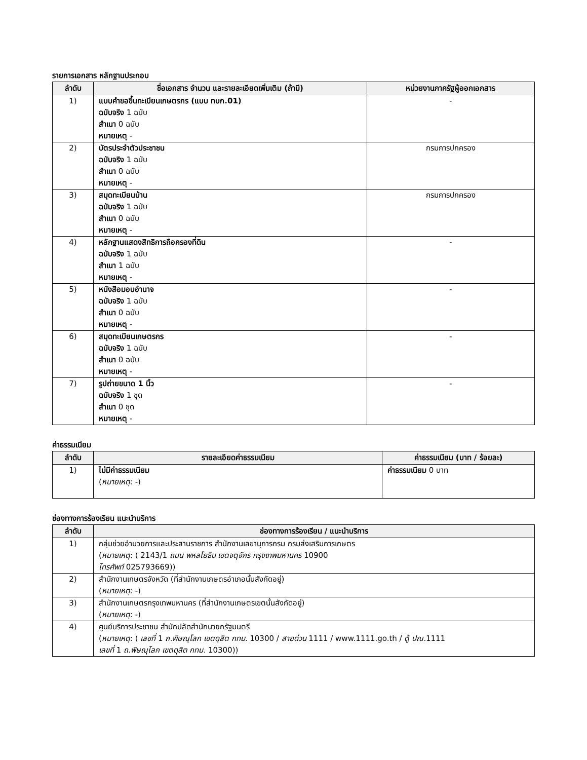รายการเอกสาร หลักฐานประกอบ
| ลำดับ | ชื่อเอกสาร จำนวน และรายละเอียดเพิ่มเติม (ถ้ามี) | หน่วยงานภาครัฐผู้ออกเอกสาร |
| --- | --- | --- |
| 1) | แบบคำขอขึ้นทะเบียนเกษตรกร (แบบ ทบก.01) ฉบับจริง 1 ฉบับ สำเนา 0 ฉบับ หมายเหตุ - | - |
| 2) | บัตรประจำตัวประชาชน ฉบับจริง 1 ฉบับ สำเนา 0 ฉบับ หมายเหตุ - | กรมการปกครอง |
| 3) | สมุดทะเบียนบ้าน ฉบับจริง 1 ฉบับ สำเนา 0 ฉบับ หมายเหตุ - | กรมการปกครอง |
| 4) | หลักฐานแสดงสิทธิการถือครองที่ดิน ฉบับจริง 1 ฉบับ สำเนา 1 ฉบับ หมายเหตุ - | - |
| 5) | หนังสือมอบอำนาจ ฉบับจริง 1 ฉบับ สำเนา 0 ฉบับ หมายเหตุ - | - |
| 6) | สมุดทะเบียนเกษตรกร ฉบับจริง 1 ฉบับ สำเนา 0 ฉบับ หมายเหตุ - | - |
| 7) | รูปถ่ายขนาด 1 นิ้ว ฉบับจริง 1 ชุด สำเนา 0 ชุด หมายเหตุ - | - |
ค่าธรรมเนียม
| ลำดับ | รายละเอียดค่าธรรมเนียม | ค่าธรรมเนียม (บาท / ร้อยละ) |
| --- | --- | --- |
| 1) | ไม่มีค่าธรรมเนียม ( หมายเหตุ : -) | ค่าธรรมเนียม 0 บาท |
ช่องทางการร้องเรียน แนะนำบริการ
| ลำดับ | ช่องทางการร้องเรียน / แนะนำบริการ |
| --- | --- |
| 1) | กลุ่มช่วยอำนวยการและประสานราชการ สำนักงานเลขานุการกรม กรมส่งเสริมการเกษตร ( หมายเหตุ : ( 2143/1 ถนน พหลโยธิน เขตจตุจักร กรุงเทพมหานคร 10900 โทรศัพท์ 025793669)) |
| 2) | สำนักงานเกษตรจังหวัด (ที่สำนักงานเกษตรอำเภอนั้นสังกัดอยู่) ( หมายเหตุ : -) |
| 3) | สำนักงานเกษตรกรุงเทพมหานคร (ที่สำนักงานเกษตรเขตนั้นสังกัดอยู่) ( หมายเหตุ : -) |
| 4) | ศูนย์บริการประชาชน สำนักปลัดสำนักนายกรัฐมนตรี ( หมายเหตุ : ( เลขที่ 1 ถ.พิษณุโลก เขตดุสิต กทม. 10300 / สายด่วน 1111 / www.1111.go.th / ตู้ ปณ. 1111 เลขที่ 1 ถ.พิษณุโลก เขตดุสิต กทม. 10300)) |